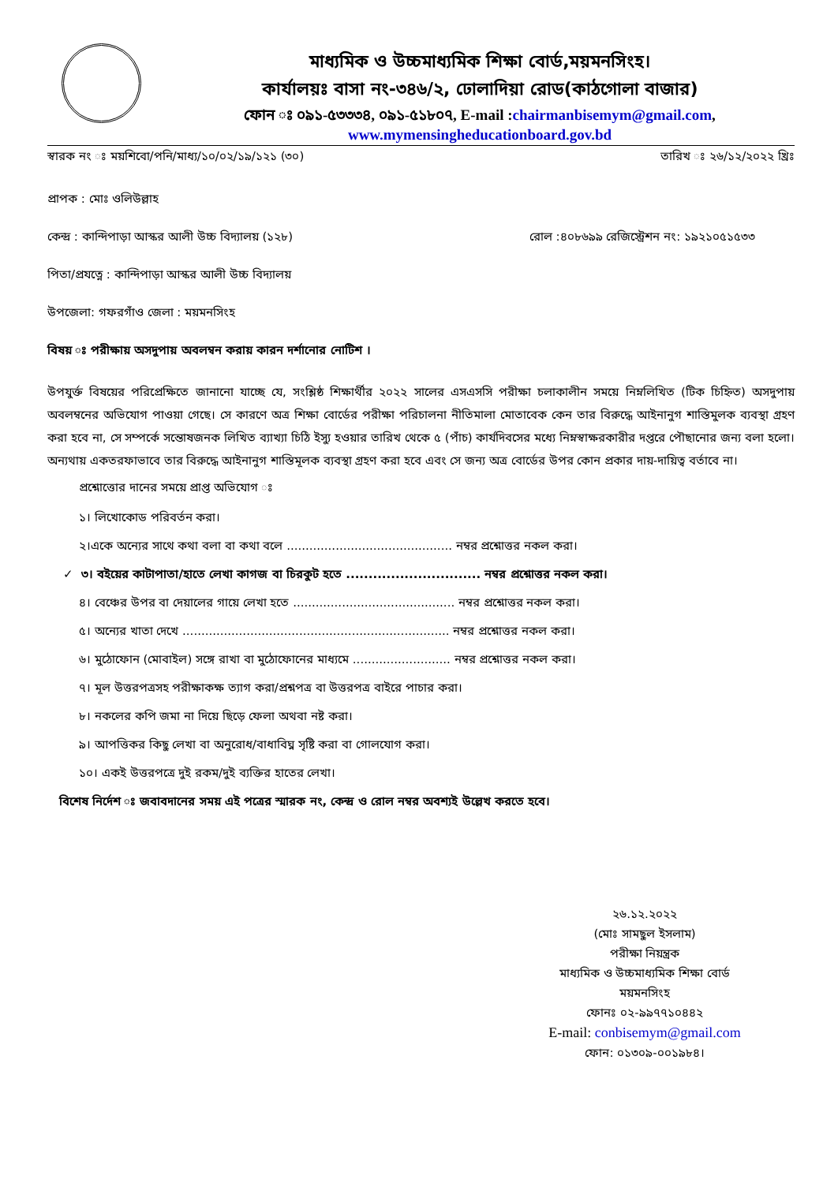মাধ্যমিক ও উচ্চমাধ্যমিক শিক্ষা বোর্ড,ময়মনসিংহ।
কার্যালয়ঃ বাসা নং-৩৪৬/২, ঢোলাদিয়া রোড(কাঠগোলা বাজার)
ফোন ঃ ০৯১-৫৩৩৩৪, ০৯১-৫১৮০৭, E-mail :chairmanbisemym@gmail.com,
www.mymensingheducationboard.gov.bd
স্বারক নং ঃ ময়শিবো/পনি/মাধ্য/১০/০২/১৯/১২১ (৩০) তারিখ ঃ ২৬/১২/২০২২ খ্রিঃ
প্রাপক : মোঃ ওলিউল্লাহ
কেন্দ্র : কান্দিপাড়া আস্কর আলী উচ্চ বিদ্যালয় (১২৮) রোল :৪০৮৬৯৯ রেজিস্ট্রেশন নং: ১৯২১০৫১৫৩৩
পিতা/প্রযত্নে : কান্দিপাড়া আস্কর আলী উচ্চ বিদ্যালয়
উপজেলা: গফরগাঁও জেলা : ময়মনসিংহ
বিষয় ঃ পরীক্ষায় অসদুপায় অবলম্বন করায় কারন দর্শানোর নোটিশ ।
উপযুর্ক্ত বিষয়ের পরিপ্রেক্ষিতে জানানো যাচ্ছে যে, সংশ্লিষ্ঠ শিক্ষার্থীর ২০২২ সালের এসএসসি পরীক্ষা চলাকালীন সময়ে নিম্নলিখিত (টিক চিহ্নিত) অসদুপায় অবলম্বনের অভিযোগ পাওয়া গেছে। সে কারণে অত্র শিক্ষা বোর্ডের পরীক্ষা পরিচালনা নীতিমালা মোতাবেক কেন তার বিরুদ্ধে আইনানুগ শাস্তিমুলক ব্যবস্থা গ্রহণ করা হবে না, সে সম্পর্কে সন্তোষজনক লিখিত ব্যাখ্যা চিঠি ইস্যু হওয়ার তারিখ থেকে ৫ (পাঁচ) কার্যদিবসের মধ্যে নিম্নস্বাক্ষরকারীর দপ্তরে পৌছানোর জন্য বলা হলো। অন্যথায় একতরফাভাবে তার বিরুদ্ধে আইনানুগ শাস্তিমূলক ব্যবস্থা গ্রহণ করা হবে এবং সে জন্য অত্র বোর্ডের উপর কোন প্রকার দায়-দায়িত্ব বর্তাবে না।
প্রশ্নোত্তোর দানের সময়ে প্রাপ্ত অভিযোগ ঃ
১। লিখোকোড পরিবর্তন করা।
২।একে অন্যের সাথে কথা বলা বা কথা বলে ............................................ নম্বর প্রশ্নোত্তর নকল করা।
✓ ৩। বইয়ের কাটাপাতা/হাতে লেখা কাগজ বা চিরকুট হতে .............................. নম্বর প্রশ্নোত্তর নকল করা।
৪। বেঞ্চের উপর বা দেয়ালের গায়ে লেখা হতে ........................................... নম্বর প্রশ্নোত্তর নকল করা।
৫। অন্যের খাতা দেখে ....................................................................... নম্বর প্রশ্নোত্তর নকল করা।
৬। মুঠোফোন (মোবাইল) সঙ্গে রাখা বা মুঠোফোনের মাধ্যমে .......................... নম্বর প্রশ্নোত্তর নকল করা।
৭। মূল উত্তরপত্রসহ পরীক্ষাকক্ষ ত্যাগ করা/প্রশ্নপত্র বা উত্তরপত্র বাইরে পাচার করা।
৮। নকলের কপি জমা না দিয়ে ছিড়ে ফেলা অথবা নষ্ট করা।
৯। আপত্তিকর কিছু লেখা বা অনুরোধ/বাধাবিঘ্ন সৃষ্টি করা বা গোলযোগ করা।
১০। একই উত্তরপত্রে দুই রকম/দুই ব্যক্তির হাতের লেখা।
বিশেষ নির্দেশ ঃ জবাবদানের সময় এই পত্রের স্মারক নং, কেন্দ্র ও রোল নম্বর অবশ্যই উল্লেখ করতে হবে।
২৬.১২.২০২২
(মোঃ সামছুল ইসলাম)
পরীক্ষা নিয়ন্ত্রক
মাধ্যমিক ও উচ্চমাধ্যমিক শিক্ষা বোর্ড
ময়মনসিংহ
ফোনঃ ০২-৯৯৭৭১০৪৪২
E-mail: conbisemym@gmail.com
ফোন: ০১৩০৯-০০১৯৮৪।